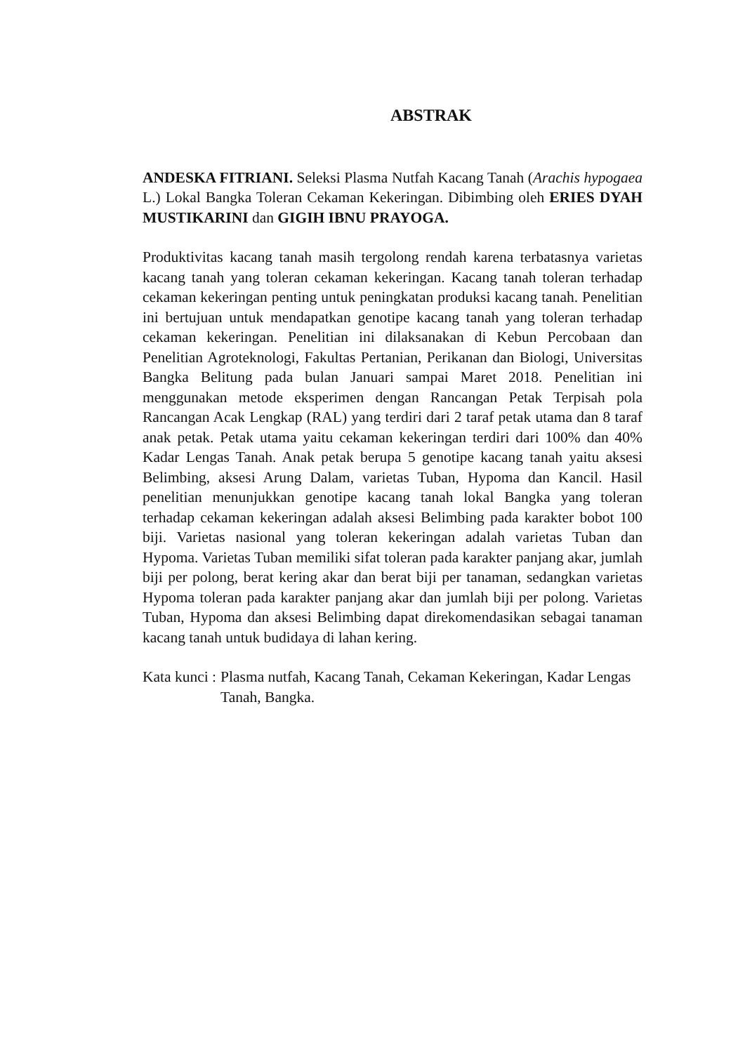ABSTRAK
ANDESKA FITRIANI. Seleksi Plasma Nutfah Kacang Tanah (Arachis hypogaea L.) Lokal Bangka Toleran Cekaman Kekeringan. Dibimbing oleh ERIES DYAH MUSTIKARINI dan GIGIH IBNU PRAYOGA.
Produktivitas kacang tanah masih tergolong rendah karena terbatasnya varietas kacang tanah yang toleran cekaman kekeringan. Kacang tanah toleran terhadap cekaman kekeringan penting untuk peningkatan produksi kacang tanah. Penelitian ini bertujuan untuk mendapatkan genotipe kacang tanah yang toleran terhadap cekaman kekeringan. Penelitian ini dilaksanakan di Kebun Percobaan dan Penelitian Agroteknologi, Fakultas Pertanian, Perikanan dan Biologi, Universitas Bangka Belitung pada bulan Januari sampai Maret 2018. Penelitian ini menggunakan metode eksperimen dengan Rancangan Petak Terpisah pola Rancangan Acak Lengkap (RAL) yang terdiri dari 2 taraf petak utama dan 8 taraf anak petak. Petak utama yaitu cekaman kekeringan terdiri dari 100% dan 40% Kadar Lengas Tanah. Anak petak berupa 5 genotipe kacang tanah yaitu aksesi Belimbing, aksesi Arung Dalam, varietas Tuban, Hypoma dan Kancil. Hasil penelitian menunjukkan genotipe kacang tanah lokal Bangka yang toleran terhadap cekaman kekeringan adalah aksesi Belimbing pada karakter bobot 100 biji. Varietas nasional yang toleran kekeringan adalah varietas Tuban dan Hypoma. Varietas Tuban memiliki sifat toleran pada karakter panjang akar, jumlah biji per polong, berat kering akar dan berat biji per tanaman, sedangkan varietas Hypoma toleran pada karakter panjang akar dan jumlah biji per polong. Varietas Tuban, Hypoma dan aksesi Belimbing dapat direkomendasikan sebagai tanaman kacang tanah untuk budidaya di lahan kering.
Kata kunci : Plasma nutfah, Kacang Tanah, Cekaman Kekeringan, Kadar Lengas Tanah, Bangka.